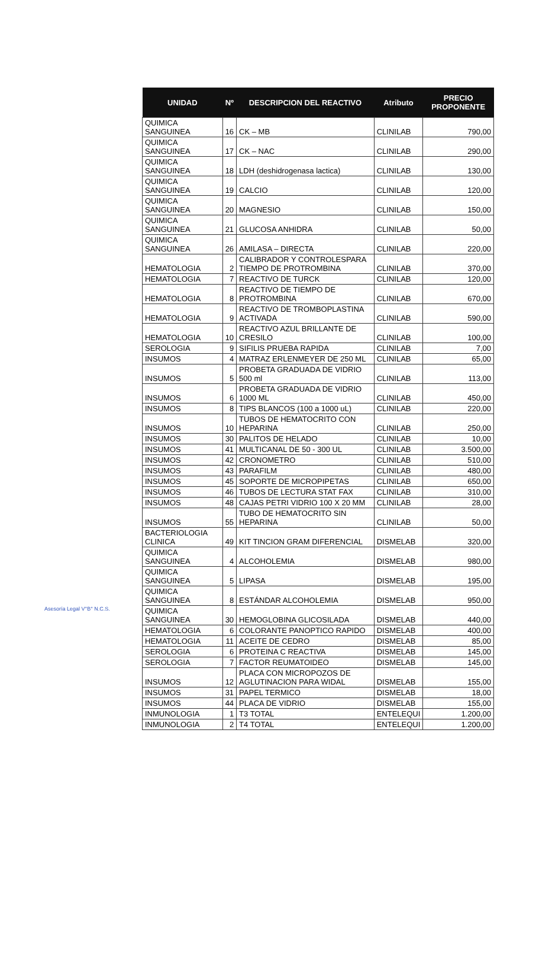| UNIDAD | Nº | DESCRIPCION DEL REACTIVO | Atributo | PRECIO PROPONENTE |
| --- | --- | --- | --- | --- |
| QUIMICA SANGUINEA | 16 | CK – MB | CLINILAB | 790,00 |
| QUIMICA SANGUINEA | 17 | CK – NAC | CLINILAB | 290,00 |
| QUIMICA SANGUINEA | 18 | LDH (deshidrogenasa lactica) | CLINILAB | 130,00 |
| QUIMICA SANGUINEA | 19 | CALCIO | CLINILAB | 120,00 |
| QUIMICA SANGUINEA | 20 | MAGNESIO | CLINILAB | 150,00 |
| QUIMICA SANGUINEA | 21 | GLUCOSA ANHIDRA | CLINILAB | 50,00 |
| QUIMICA SANGUINEA | 26 | AMILASA – DIRECTA | CLINILAB | 220,00 |
| HEMATOLOGIA | 2 | CALIBRADOR Y CONTROLESPARA TIEMPO DE PROTROMBINA | CLINILAB | 370,00 |
| HEMATOLOGIA | 7 | REACTIVO DE TURCK | CLINILAB | 120,00 |
| HEMATOLOGIA | 8 | REACTIVO DE TIEMPO DE PROTROMBINA | CLINILAB | 670,00 |
| HEMATOLOGIA | 9 | REACTIVO DE TROMBOPLASTINA ACTIVADA | CLINILAB | 590,00 |
| HEMATOLOGIA | 10 | REACTIVO AZUL BRILLANTE DE CRESILO | CLINILAB | 100,00 |
| SEROLOGIA | 9 | SIFILIS PRUEBA RAPIDA | CLINILAB | 7,00 |
| INSUMOS | 4 | MATRAZ ERLENMEYER DE 250 ML | CLINILAB | 65,00 |
| INSUMOS | 5 | PROBETA GRADUADA DE VIDRIO 500 ml | CLINILAB | 113,00 |
| INSUMOS | 6 | PROBETA GRADUADA DE VIDRIO 1000 ML | CLINILAB | 450,00 |
| INSUMOS | 8 | TIPS BLANCOS (100 a 1000 uL) | CLINILAB | 220,00 |
| INSUMOS | 10 | TUBOS DE HEMATOCRITO CON HEPARINA | CLINILAB | 250,00 |
| INSUMOS | 30 | PALITOS DE HELADO | CLINILAB | 10,00 |
| INSUMOS | 41 | MULTICANAL DE 50 - 300 UL | CLINILAB | 3.500,00 |
| INSUMOS | 42 | CRONOMETRO | CLINILAB | 510,00 |
| INSUMOS | 43 | PARAFILM | CLINILAB | 480,00 |
| INSUMOS | 45 | SOPORTE DE MICROPIPETAS | CLINILAB | 650,00 |
| INSUMOS | 46 | TUBOS DE LECTURA STAT FAX | CLINILAB | 310,00 |
| INSUMOS | 48 | CAJAS PETRI VIDRIO 100 X 20 MM | CLINILAB | 28,00 |
| INSUMOS | 55 | TUBO DE HEMATOCRITO SIN HEPARINA | CLINILAB | 50,00 |
| BACTERIOLOGIA CLINICA | 49 | KIT TINCION GRAM DIFERENCIAL | DISMELAB | 320,00 |
| QUIMICA SANGUINEA | 4 | ALCOHOLEMIA | DISMELAB | 980,00 |
| QUIMICA SANGUINEA | 5 | LIPASA | DISMELAB | 195,00 |
| QUIMICA SANGUINEA | 8 | ESTÁNDAR ALCOHOLEMIA | DISMELAB | 950,00 |
| QUIMICA SANGUINEA | 30 | HEMOGLOBINA GLICOSILADA | DISMELAB | 440,00 |
| HEMATOLOGIA | 6 | COLORANTE PANOPTICO RAPIDO | DISMELAB | 400,00 |
| HEMATOLOGIA | 11 | ACEITE DE CEDRO | DISMELAB | 85,00 |
| SEROLOGIA | 6 | PROTEINA C REACTIVA | DISMELAB | 145,00 |
| SEROLOGIA | 7 | FACTOR REUMATOIDEO | DISMELAB | 145,00 |
| INSUMOS | 12 | PLACA CON MICROPOZOS DE AGLUTINACION PARA WIDAL | DISMELAB | 155,00 |
| INSUMOS | 31 | PAPEL TERMICO | DISMELAB | 18,00 |
| INSUMOS | 44 | PLACA DE VIDRIO | DISMELAB | 155,00 |
| INMUNOLOGIA | 1 | T3 TOTAL | ENTELEQUI | 1.200,00 |
| INMUNOLOGIA | 2 | T4 TOTAL | ENTELEQUI | 1.200,00 |
Asesoría Legal V°B° N.C.S.